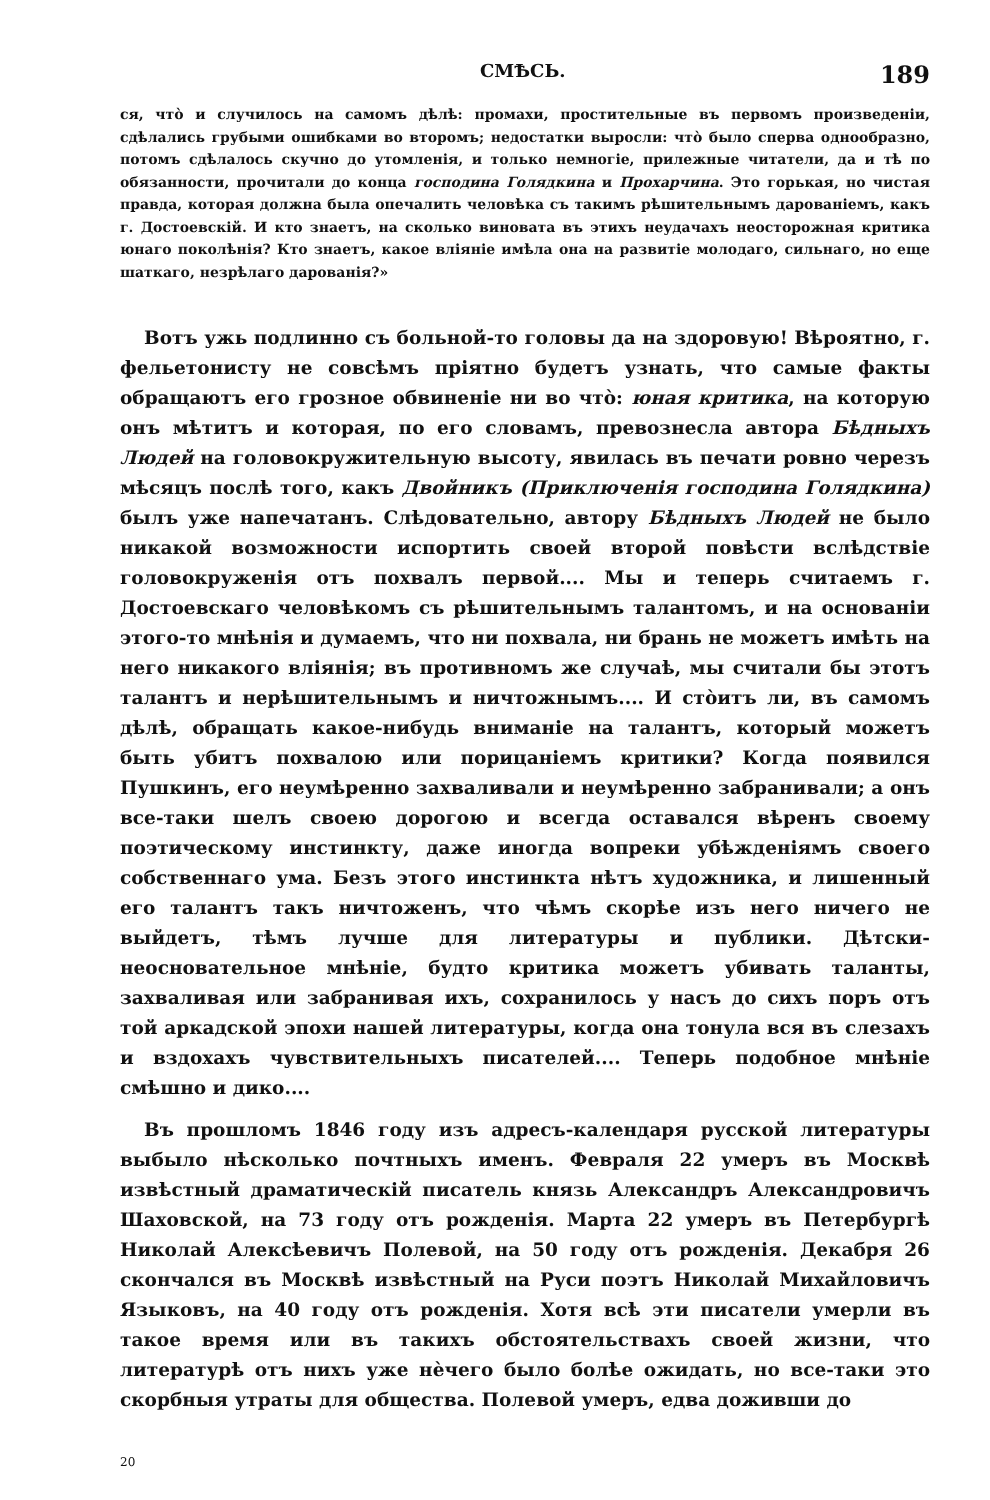СМѢСЬ. 189
ся, что̀ и случилось на самомъ дѣлѣ: промахи, простительные въ первомъ произведеніи, сдѣлались грубыми ошибками во второмъ; недостатки выросли: что̀ было сперва однообразно, потомъ сдѣлалось скучно до утомленія, и только немногіе, прилежные читатели, да и тѣ по обязанности, прочитали до конца господина Голядкина и Прохарчина. Это горькая, но чистая правда, которая должна была опечалить человѣка съ такимъ рѣшительнымъ дарованіемъ, какъ г. Достоевскій. И кто знаетъ, на сколько виновата въ этихъ неудачахъ неосторожная критика юнаго поколѣнія? Кто знаетъ, какое вліяніе имѣла она на развитіе молодаго, сильнаго, но еще шаткаго, незрѣлаго дарованія?»
Вотъ ужь подлинно съ больной-то головы да на здоровую! Вѣроятно, г. фельетонисту не совсѣмъ пріятно будетъ узнать, что самые факты обращаютъ его грозное обвиненіе ни во что̀: юная критика, на которую онъ мѣтитъ и которая, по его словамъ, превознесла автора Бѣдныхъ Людей на головокружительную высоту, явилась въ печати ровно черезъ мѣсяцъ послѣ того, какъ Двойникъ (Приключенія господина Голядкина) былъ уже напечатанъ. Слѣдовательно, автору Бѣдныхъ Людей не было никакой возможности испортить своей второй повѣсти вслѣдствіе головокруженія отъ похвалъ первой.... Мы и теперь считаемъ г. Достоевскаго человѣкомъ съ рѣшительнымъ талантомъ, и на основаніи этого-то мнѣнія и думаемъ, что ни похвала, ни брань не можетъ имѣть на него никакого вліянія; въ противномъ же случаѣ, мы считали бы этотъ талантъ и нерѣшительнымъ и ничтожнымъ.... И сто̀итъ ли, въ самомъ дѣлѣ, обращать какое-нибудь вниманіе на талантъ, который можетъ быть убитъ похвалою или порицаніемъ критики? Когда появился Пушкинъ, его неумѣренно захваливали и неумѣренно забранивали; а онъ все-таки шелъ своею дорогою и всегда оставался вѣренъ своему поэтическому инстинкту, даже иногда вопреки убѣжденіямъ своего собственнаго ума. Безъ этого инстинкта нѣтъ художника, и лишенный его талантъ такъ ничтоженъ, что чѣмъ скорѣе изъ него ничего не выйдетъ, тѣмъ лучше для литературы и публики. Дѣтски-неосновательное мнѣніе, будто критика можетъ убивать таланты, захваливая или забранивая ихъ, сохранилось у насъ до сихъ поръ отъ той аркадской эпохи нашей литературы, когда она тонула вся въ слезахъ и вздохахъ чувствительныхъ писателей.... Теперь подобное мнѣніе смѣшно и дико....
Въ прошломъ 1846 году изъ адресъ-календаря русской литературы выбыло нѣсколько почтныхъ именъ. Февраля 22 умеръ въ Москвѣ извѣстный драматическій писатель князь Александръ Александровичъ Шаховской, на 73 году отъ рожденія. Марта 22 умеръ въ Петербургѣ Николай Алексѣевичъ Полевой, на 50 году отъ рожденія. Декабря 26 скончался въ Москвѣ извѣстный на Руси поэтъ Николай Михайловичъ Языковъ, на 40 году отъ рожденія. Хотя всѣ эти писатели умерли въ такое время или въ такихъ обстоятельствахъ своей жизни, что литературѣ отъ нихъ уже нѐчего было болѣе ожидать, но все-таки это скорбныя утраты для общества. Полевой умеръ, едва доживши до
20